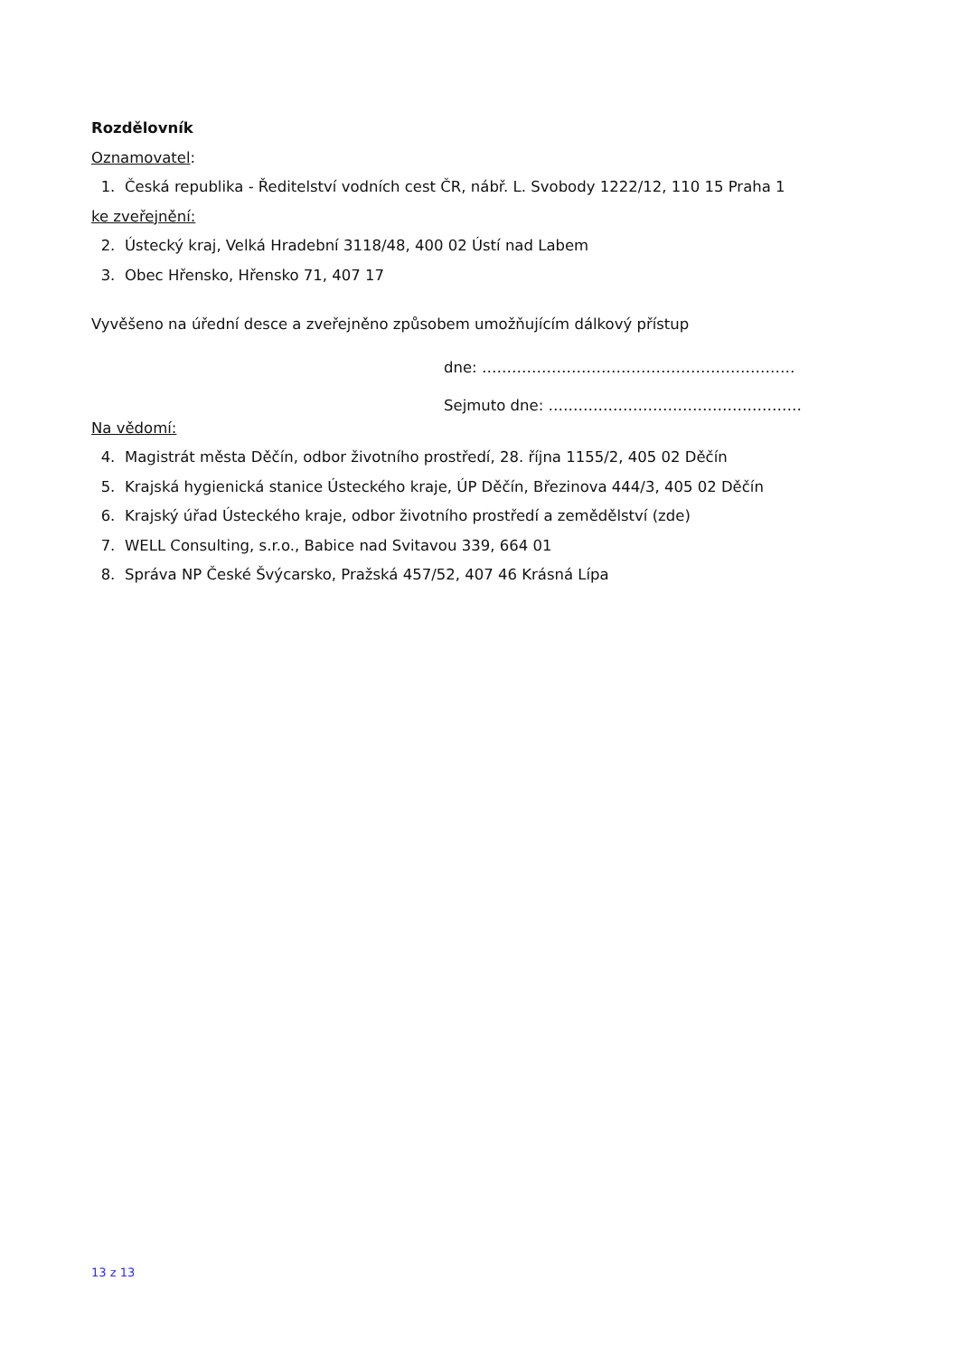Rozdělovník
Oznamovatel:
1. Česká republika - Ředitelství vodních cest ČR, nábř. L. Svobody 1222/12, 110 15 Praha 1
ke zveřejnění:
2. Ústecký kraj, Velká Hradební 3118/48, 400 02 Ústí nad Labem
3. Obec Hřensko, Hřensko 71, 407 17
Vyvěšeno na úřední desce a zveřejněno způsobem umožňujícím dálkový přístup
dne: ………………………………………………………
Sejmuto dne: ……………………………………………
Na vědomí:
4. Magistrát města Děčín, odbor životního prostředí, 28. října 1155/2, 405 02 Děčín
5. Krajská hygienická stanice Ústeckého kraje, ÚP Děčín, Březinova 444/3, 405 02 Děčín
6. Krajský úřad Ústeckého kraje, odbor životního prostředí a zemědělství (zde)
7. WELL Consulting, s.r.o., Babice nad Svitavou 339, 664 01
8. Správa NP České Švýcarsko, Pražská 457/52, 407 46 Krásná Lípa
13 z 13